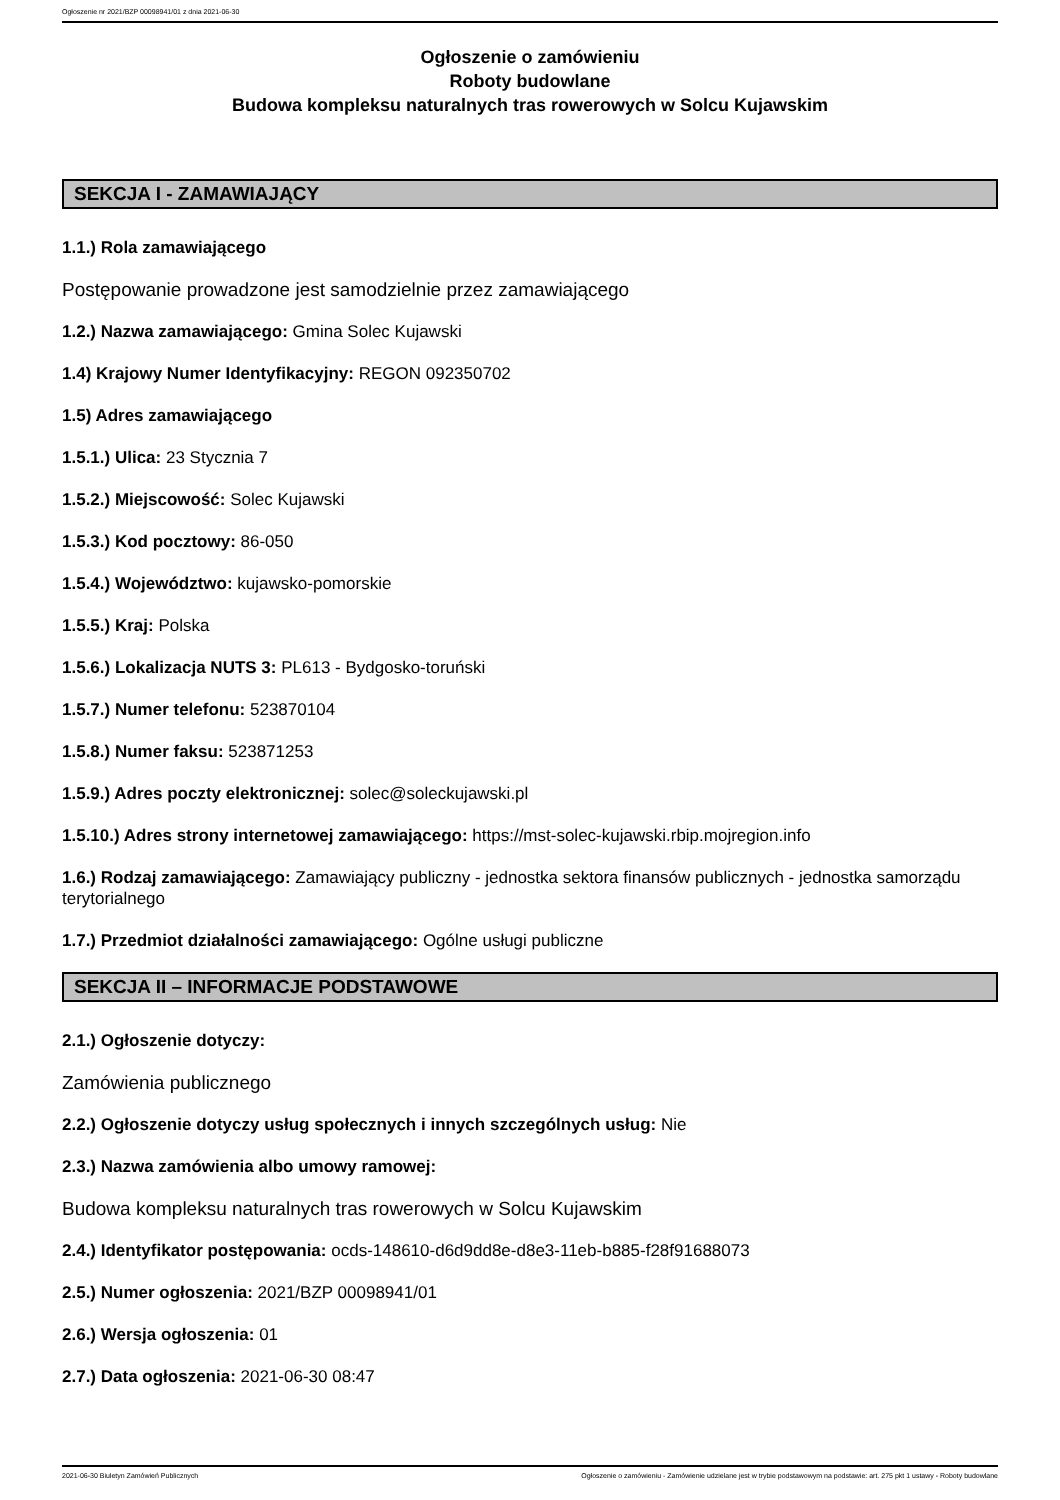Ogłoszenie nr 2021/BZP 00098941/01 z dnia 2021-06-30
Ogłoszenie o zamówieniu
Roboty budowlane
Budowa kompleksu naturalnych tras rowerowych w Solcu Kujawskim
SEKCJA I - ZAMAWIAJĄCY
1.1.) Rola zamawiającego
Postępowanie prowadzone jest samodzielnie przez zamawiającego
1.2.) Nazwa zamawiającego: Gmina Solec Kujawski
1.4) Krajowy Numer Identyfikacyjny: REGON 092350702
1.5) Adres zamawiającego
1.5.1.) Ulica: 23 Stycznia 7
1.5.2.) Miejscowość: Solec Kujawski
1.5.3.) Kod pocztowy: 86-050
1.5.4.) Województwo: kujawsko-pomorskie
1.5.5.) Kraj: Polska
1.5.6.) Lokalizacja NUTS 3: PL613 - Bydgosko-toruński
1.5.7.) Numer telefonu: 523870104
1.5.8.) Numer faksu: 523871253
1.5.9.) Adres poczty elektronicznej: solec@soleckujawski.pl
1.5.10.) Adres strony internetowej zamawiającego: https://mst-solec-kujawski.rbip.mojregion.info
1.6.) Rodzaj zamawiającego: Zamawiający publiczny - jednostka sektora finansów publicznych - jednostka samorządu terytorialnego
1.7.) Przedmiot działalności zamawiającego: Ogólne usługi publiczne
SEKCJA II – INFORMACJE PODSTAWOWE
2.1.) Ogłoszenie dotyczy:
Zamówienia publicznego
2.2.) Ogłoszenie dotyczy usług społecznych i innych szczególnych usług: Nie
2.3.) Nazwa zamówienia albo umowy ramowej:
Budowa kompleksu naturalnych tras rowerowych w Solcu Kujawskim
2.4.) Identyfikator postępowania: ocds-148610-d6d9dd8e-d8e3-11eb-b885-f28f91688073
2.5.) Numer ogłoszenia: 2021/BZP 00098941/01
2.6.) Wersja ogłoszenia: 01
2.7.) Data ogłoszenia: 2021-06-30 08:47
2021-06-30 Biuletyn Zamówień Publicznych Ogłoszenie o zamówieniu - Zamówienie udzielane jest w trybie podstawowym na podstawie: art. 275 pkt 1 ustawy - Roboty budowlane